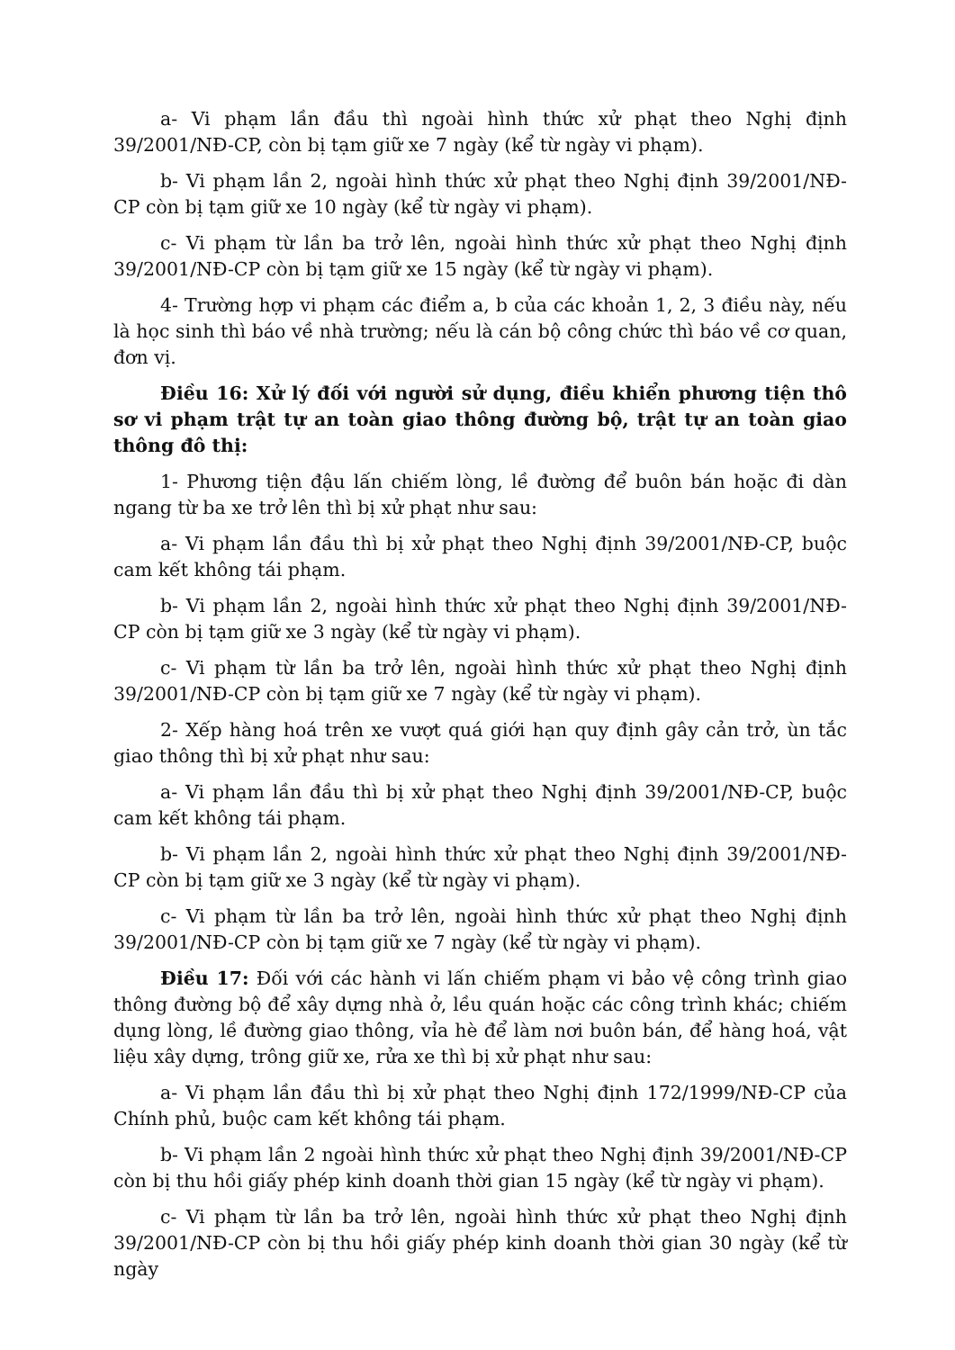a- Vi phạm lần đầu thì ngoài hình thức xử phạt theo Nghị định 39/2001/NĐ-CP, còn bị tạm giữ xe 7 ngày (kể từ ngày vi phạm).
b- Vi phạm lần 2, ngoài hình thức xử phạt theo Nghị định 39/2001/NĐ-CP còn bị tạm giữ xe 10 ngày (kể từ ngày vi phạm).
c- Vi phạm từ lần ba trở lên, ngoài hình thức xử phạt theo Nghị định 39/2001/NĐ-CP còn bị tạm giữ xe 15 ngày (kể từ ngày vi phạm).
4- Trường hợp vi phạm các điểm a, b của các khoản 1, 2, 3 điều này, nếu là học sinh thì báo về nhà trường; nếu là cán bộ công chức thì báo về cơ quan, đơn vị.
Điều 16: Xử lý đối với người sử dụng, điều khiển phương tiện thô sơ vi phạm trật tự an toàn giao thông đường bộ, trật tự an toàn giao thông đô thị:
1- Phương tiện đậu lấn chiếm lòng, lề đường để buôn bán hoặc đi dàn ngang từ ba xe trở lên thì bị xử phạt như sau:
a- Vi phạm lần đầu thì bị xử phạt theo Nghị định 39/2001/NĐ-CP, buộc cam kết không tái phạm.
b- Vi phạm lần 2, ngoài hình thức xử phạt theo Nghị định 39/2001/NĐ-CP còn bị tạm giữ xe 3 ngày (kể từ ngày vi phạm).
c- Vi phạm từ lần ba trở lên, ngoài hình thức xử phạt theo Nghị định 39/2001/NĐ-CP còn bị tạm giữ xe 7 ngày (kể từ ngày vi phạm).
2- Xếp hàng hoá trên xe vượt quá giới hạn quy định gây cản trở, ùn tắc giao thông thì bị xử phạt như sau:
a- Vi phạm lần đầu thì bị xử phạt theo Nghị định 39/2001/NĐ-CP, buộc cam kết không tái phạm.
b- Vi phạm lần 2, ngoài hình thức xử phạt theo Nghị định 39/2001/NĐ-CP còn bị tạm giữ xe 3 ngày (kể từ ngày vi phạm).
c- Vi phạm từ lần ba trở lên, ngoài hình thức xử phạt theo Nghị định 39/2001/NĐ-CP còn bị tạm giữ xe 7 ngày (kể từ ngày vi phạm).
Điều 17: Đối với các hành vi lấn chiếm phạm vi bảo vệ công trình giao thông đường bộ để xây dựng nhà ở, lều quán hoặc các công trình khác; chiếm dụng lòng, lề đường giao thông, vỉa hè để làm nơi buôn bán, để hàng hoá, vật liệu xây dựng, trông giữ xe, rửa xe thì bị xử phạt như sau:
a- Vi phạm lần đầu thì bị xử phạt theo Nghị định 172/1999/NĐ-CP của Chính phủ, buộc cam kết không tái phạm.
b- Vi phạm lần 2 ngoài hình thức xử phạt theo Nghị định 39/2001/NĐ-CP còn bị thu hồi giấy phép kinh doanh thời gian 15 ngày (kể từ ngày vi phạm).
c- Vi phạm từ lần ba trở lên, ngoài hình thức xử phạt theo Nghị định 39/2001/NĐ-CP còn bị thu hồi giấy phép kinh doanh thời gian 30 ngày (kể từ ngày